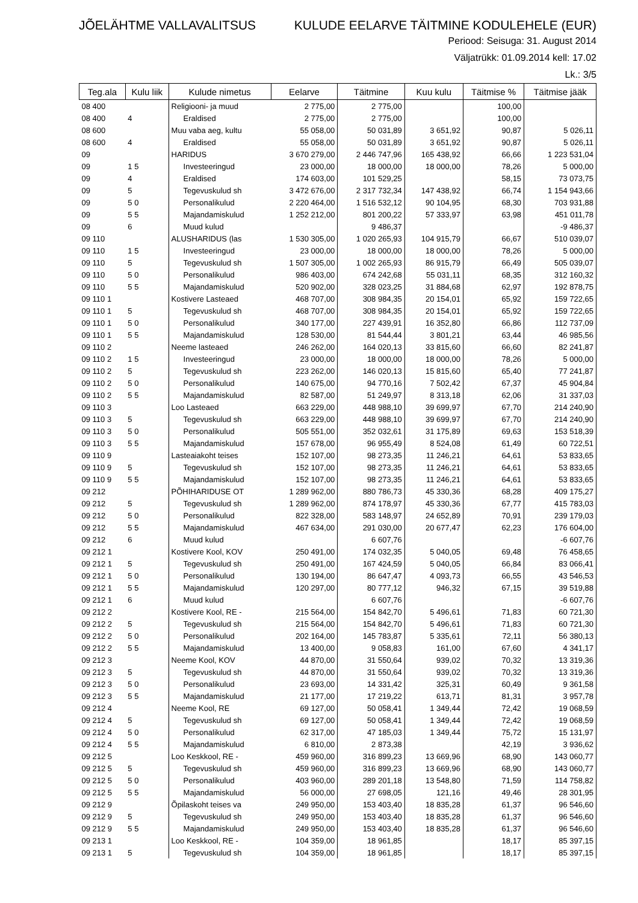JÕELÄHTME VALLAVALITSUS KULUDE EELARVE TÄITMINE KODULEHELE (EUR)
Periood: Seisuga: 31. August 2014
Väljatrükk: 01.09.2014 kell: 17.02
Lk.: 3/5
| Teg.ala | Kulu liik | Kulude nimetus | Eelarve | Täitmine | Kuu kulu | Täitmise % | Täitmise jääk |
| --- | --- | --- | --- | --- | --- | --- | --- |
| 08 400 | | Religiooni- ja muud | 2 775,00 | 2 775,00 | | 100,00 | |
| 08 400 | 4 | Eraldised | 2 775,00 | 2 775,00 | | 100,00 | |
| 08 600 | | Muu vaba aeg, kultu | 55 058,00 | 50 031,89 | 3 651,92 | 90,87 | 5 026,11 |
| 08 600 | 4 | Eraldised | 55 058,00 | 50 031,89 | 3 651,92 | 90,87 | 5 026,11 |
| 09 | | HARIDUS | 3 670 279,00 | 2 446 747,96 | 165 438,92 | 66,66 | 1 223 531,04 |
| 09 | 1 5 | Investeeringud | 23 000,00 | 18 000,00 | 18 000,00 | 78,26 | 5 000,00 |
| 09 | 4 | Eraldised | 174 603,00 | 101 529,25 | | 58,15 | 73 073,75 |
| 09 | 5 | Tegevuskulud sh | 3 472 676,00 | 2 317 732,34 | 147 438,92 | 66,74 | 1 154 943,66 |
| 09 | 5 0 | Personalikulud | 2 220 464,00 | 1 516 532,12 | 90 104,95 | 68,30 | 703 931,88 |
| 09 | 5 5 | Majandamiskulud | 1 252 212,00 | 801 200,22 | 57 333,97 | 63,98 | 451 011,78 |
| 09 | 6 | Muud kulud | | 9 486,37 | | | -9 486,37 |
| 09 110 | | ALUSHARIDUS (las | 1 530 305,00 | 1 020 265,93 | 104 915,79 | 66,67 | 510 039,07 |
| 09 110 | 1 5 | Investeeringud | 23 000,00 | 18 000,00 | 18 000,00 | 78,26 | 5 000,00 |
| 09 110 | 5 | Tegevuskulud sh | 1 507 305,00 | 1 002 265,93 | 86 915,79 | 66,49 | 505 039,07 |
| 09 110 | 5 0 | Personalikulud | 986 403,00 | 674 242,68 | 55 031,11 | 68,35 | 312 160,32 |
| 09 110 | 5 5 | Majandamiskulud | 520 902,00 | 328 023,25 | 31 884,68 | 62,97 | 192 878,75 |
| 09 110 1 | | Kostivere Lasteaed | 468 707,00 | 308 984,35 | 20 154,01 | 65,92 | 159 722,65 |
| 09 110 1 | 5 | Tegevuskulud sh | 468 707,00 | 308 984,35 | 20 154,01 | 65,92 | 159 722,65 |
| 09 110 1 | 5 0 | Personalikulud | 340 177,00 | 227 439,91 | 16 352,80 | 66,86 | 112 737,09 |
| 09 110 1 | 5 5 | Majandamiskulud | 128 530,00 | 81 544,44 | 3 801,21 | 63,44 | 46 985,56 |
| 09 110 2 | | Neeme lasteaed | 246 262,00 | 164 020,13 | 33 815,60 | 66,60 | 82 241,87 |
| 09 110 2 | 1 5 | Investeeringud | 23 000,00 | 18 000,00 | 18 000,00 | 78,26 | 5 000,00 |
| 09 110 2 | 5 | Tegevuskulud sh | 223 262,00 | 146 020,13 | 15 815,60 | 65,40 | 77 241,87 |
| 09 110 2 | 5 0 | Personalikulud | 140 675,00 | 94 770,16 | 7 502,42 | 67,37 | 45 904,84 |
| 09 110 2 | 5 5 | Majandamiskulud | 82 587,00 | 51 249,97 | 8 313,18 | 62,06 | 31 337,03 |
| 09 110 3 | | Loo Lasteaed | 663 229,00 | 448 988,10 | 39 699,97 | 67,70 | 214 240,90 |
| 09 110 3 | 5 | Tegevuskulud sh | 663 229,00 | 448 988,10 | 39 699,97 | 67,70 | 214 240,90 |
| 09 110 3 | 5 0 | Personalikulud | 505 551,00 | 352 032,61 | 31 175,89 | 69,63 | 153 518,39 |
| 09 110 3 | 5 5 | Majandamiskulud | 157 678,00 | 96 955,49 | 8 524,08 | 61,49 | 60 722,51 |
| 09 110 9 | | Lasteaiakoht teises | 152 107,00 | 98 273,35 | 11 246,21 | 64,61 | 53 833,65 |
| 09 110 9 | 5 | Tegevuskulud sh | 152 107,00 | 98 273,35 | 11 246,21 | 64,61 | 53 833,65 |
| 09 110 9 | 5 5 | Majandamiskulud | 152 107,00 | 98 273,35 | 11 246,21 | 64,61 | 53 833,65 |
| 09 212 | | PÕHIHARIDUSE OT | 1 289 962,00 | 880 786,73 | 45 330,36 | 68,28 | 409 175,27 |
| 09 212 | 5 | Tegevuskulud sh | 1 289 962,00 | 874 178,97 | 45 330,36 | 67,77 | 415 783,03 |
| 09 212 | 5 0 | Personalikulud | 822 328,00 | 583 148,97 | 24 652,89 | 70,91 | 239 179,03 |
| 09 212 | 5 5 | Majandamiskulud | 467 634,00 | 291 030,00 | 20 677,47 | 62,23 | 176 604,00 |
| 09 212 | 6 | Muud kulud | | 6 607,76 | | | -6 607,76 |
| 09 212 1 | | Kostivere Kool, KOV | 250 491,00 | 174 032,35 | 5 040,05 | 69,48 | 76 458,65 |
| 09 212 1 | 5 | Tegevuskulud sh | 250 491,00 | 167 424,59 | 5 040,05 | 66,84 | 83 066,41 |
| 09 212 1 | 5 0 | Personalikulud | 130 194,00 | 86 647,47 | 4 093,73 | 66,55 | 43 546,53 |
| 09 212 1 | 5 5 | Majandamiskulud | 120 297,00 | 80 777,12 | 946,32 | 67,15 | 39 519,88 |
| 09 212 1 | 6 | Muud kulud | | 6 607,76 | | | -6 607,76 |
| 09 212 2 | | Kostivere Kool, RE - | 215 564,00 | 154 842,70 | 5 496,61 | 71,83 | 60 721,30 |
| 09 212 2 | 5 | Tegevuskulud sh | 215 564,00 | 154 842,70 | 5 496,61 | 71,83 | 60 721,30 |
| 09 212 2 | 5 0 | Personalikulud | 202 164,00 | 145 783,87 | 5 335,61 | 72,11 | 56 380,13 |
| 09 212 2 | 5 5 | Majandamiskulud | 13 400,00 | 9 058,83 | 161,00 | 67,60 | 4 341,17 |
| 09 212 3 | | Neeme Kool, KOV | 44 870,00 | 31 550,64 | 939,02 | 70,32 | 13 319,36 |
| 09 212 3 | 5 | Tegevuskulud sh | 44 870,00 | 31 550,64 | 939,02 | 70,32 | 13 319,36 |
| 09 212 3 | 5 0 | Personalikulud | 23 693,00 | 14 331,42 | 325,31 | 60,49 | 9 361,58 |
| 09 212 3 | 5 5 | Majandamiskulud | 21 177,00 | 17 219,22 | 613,71 | 81,31 | 3 957,78 |
| 09 212 4 | | Neeme Kool, RE | 69 127,00 | 50 058,41 | 1 349,44 | 72,42 | 19 068,59 |
| 09 212 4 | 5 | Tegevuskulud sh | 69 127,00 | 50 058,41 | 1 349,44 | 72,42 | 19 068,59 |
| 09 212 4 | 5 0 | Personalikulud | 62 317,00 | 47 185,03 | 1 349,44 | 75,72 | 15 131,97 |
| 09 212 4 | 5 5 | Majandamiskulud | 6 810,00 | 2 873,38 | | 42,19 | 3 936,62 |
| 09 212 5 | | Loo Keskkool, RE - | 459 960,00 | 316 899,23 | 13 669,96 | 68,90 | 143 060,77 |
| 09 212 5 | 5 | Tegevuskulud sh | 459 960,00 | 316 899,23 | 13 669,96 | 68,90 | 143 060,77 |
| 09 212 5 | 5 0 | Personalikulud | 403 960,00 | 289 201,18 | 13 548,80 | 71,59 | 114 758,82 |
| 09 212 5 | 5 5 | Majandamiskulud | 56 000,00 | 27 698,05 | 121,16 | 49,46 | 28 301,95 |
| 09 212 9 | | Õpilaskoht teises va | 249 950,00 | 153 403,40 | 18 835,28 | 61,37 | 96 546,60 |
| 09 212 9 | 5 | Tegevuskulud sh | 249 950,00 | 153 403,40 | 18 835,28 | 61,37 | 96 546,60 |
| 09 212 9 | 5 5 | Majandamiskulud | 249 950,00 | 153 403,40 | 18 835,28 | 61,37 | 96 546,60 |
| 09 213 1 | | Loo Keskkool, RE - | 104 359,00 | 18 961,85 | | 18,17 | 85 397,15 |
| 09 213 1 | 5 | Tegevuskulud sh | 104 359,00 | 18 961,85 | | 18,17 | 85 397,15 |